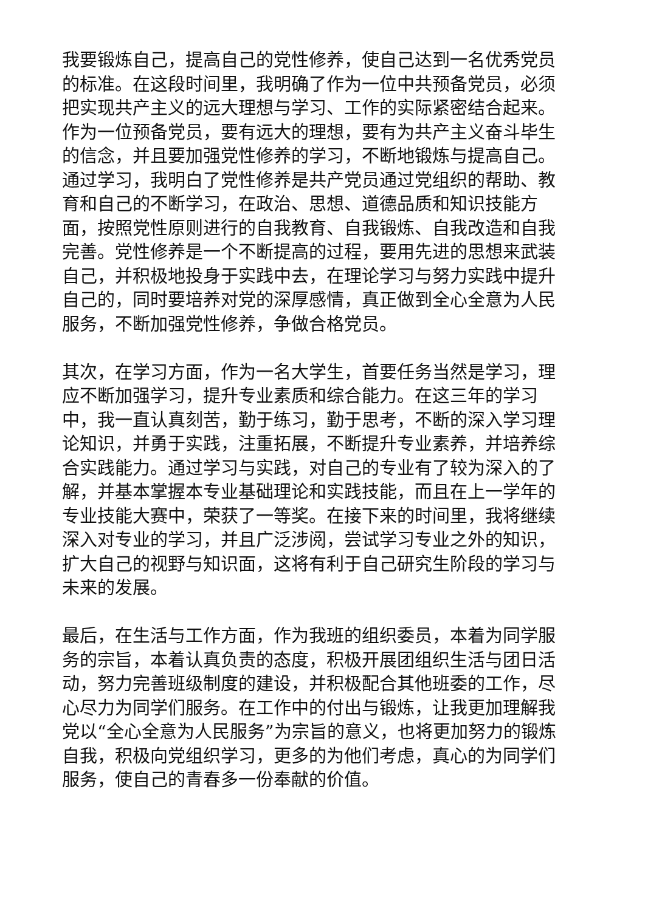我要锻炼自己，提高自己的党性修养，使自己达到一名优秀党员的标准。在这段时间里，我明确了作为一位中共预备党员，必须把实现共产主义的远大理想与学习、工作的实际紧密结合起来。作为一位预备党员，要有远大的理想，要有为共产主义奋斗毕生的信念，并且要加强党性修养的学习，不断地锻炼与提高自己。通过学习，我明白了党性修养是共产党员通过党组织的帮助、教育和自己的不断学习，在政治、思想、道德品质和知识技能方面，按照党性原则进行的自我教育、自我锻炼、自我改造和自我完善。党性修养是一个不断提高的过程，要用先进的思想来武装自己，并积极地投身于实践中去，在理论学习与努力实践中提升自己的，同时要培养对党的深厚感情，真正做到全心全意为人民服务，不断加强党性修养，争做合格党员。
其次，在学习方面，作为一名大学生，首要任务当然是学习，理应不断加强学习，提升专业素质和综合能力。在这三年的学习中，我一直认真刻苦，勤于练习，勤于思考，不断的深入学习理论知识，并勇于实践，注重拓展，不断提升专业素养，并培养综合实践能力。通过学习与实践，对自己的专业有了较为深入的了解，并基本掌握本专业基础理论和实践技能，而且在上一学年的专业技能大赛中，荣获了一等奖。在接下来的时间里，我将继续深入对专业的学习，并且广泛涉阅，尝试学习专业之外的知识，扩大自己的视野与知识面，这将有利于自己研究生阶段的学习与未来的发展。
最后，在生活与工作方面，作为我班的组织委员，本着为同学服务的宗旨，本着认真负责的态度，积极开展团组织生活与团日活动，努力完善班级制度的建设，并积极配合其他班委的工作，尽心尽力为同学们服务。在工作中的付出与锻炼，让我更加理解我党以“全心全意为人民服务”为宗旨的意义，也将更加努力的锻炼自我，积极向党组织学习，更多的为他们考虑，真心的为同学们服务，使自己的青春多一份奉献的价值。